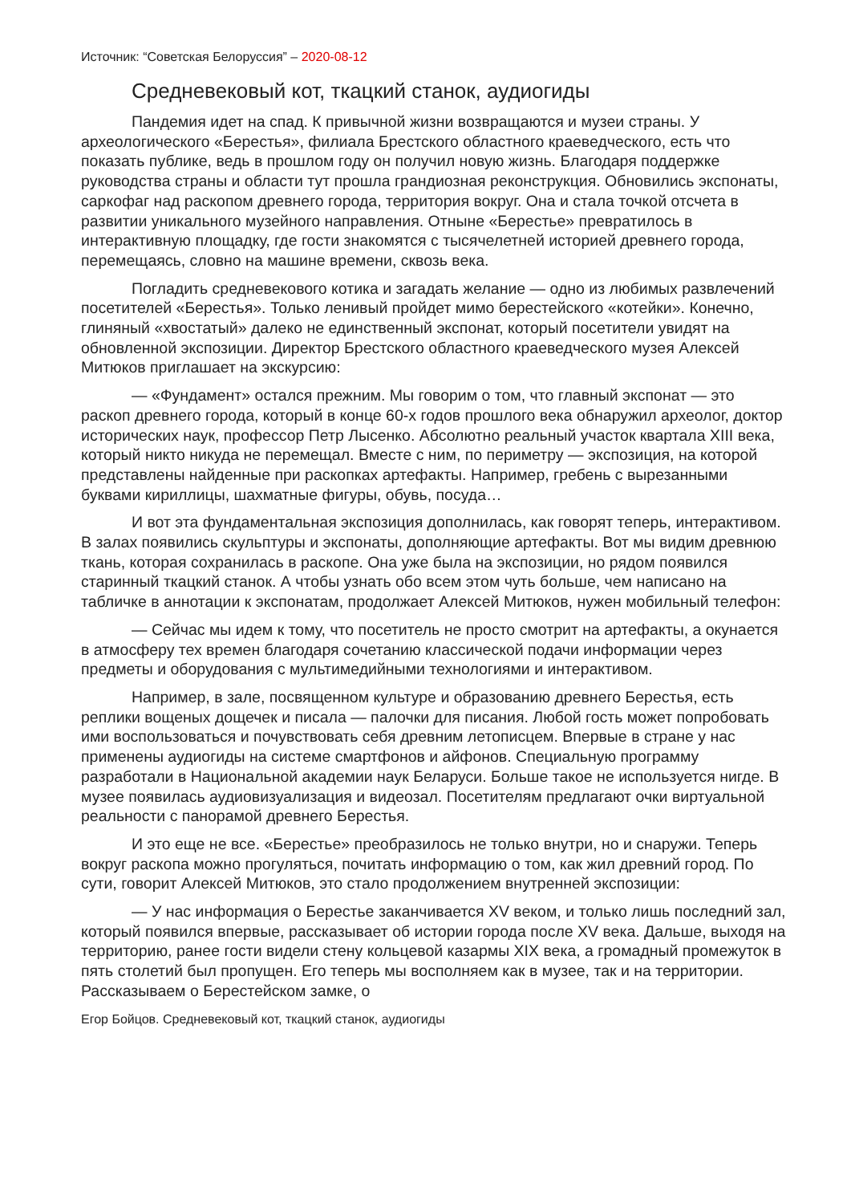Источник: “Советская Белоруссия” – 2020-08-12
Средневековый кот, ткацкий станок, аудиогиды
Пандемия идет на спад. К привычной жизни возвращаются и музеи страны. У археологического «Берестья», филиала Брестского областного краеведческого, есть что показать публике, ведь в прошлом году он получил новую жизнь. Благодаря поддержке руководства страны и области тут прошла грандиозная реконструкция. Обновились экспонаты, саркофаг над раскопом древнего города, территория вокруг. Она и стала точкой отсчета в развитии уникального музейного направления. Отныне «Берестье» превратилось в интерактивную площадку, где гости знакомятся с тысячелетней историей древнего города, перемещаясь, словно на машине времени, сквозь века.
Погладить средневекового котика и загадать желание — одно из любимых развлечений посетителей «Берестья». Только ленивый пройдет мимо берестейского «котейки». Конечно, глиняный «хвостатый» далеко не единственный экспонат, который посетители увидят на обновленной экспозиции. Директор Брестского областного краеведческого музея Алексей Митюков приглашает на экскурсию:
— «Фундамент» остался прежним. Мы говорим о том, что главный экспонат — это раскоп древнего города, который в конце 60-х годов прошлого века обнаружил археолог, доктор исторических наук, профессор Петр Лысенко. Абсолютно реальный участок квартала XIII века, который никто никуда не перемещал. Вместе с ним, по периметру — экспозиция, на которой представлены найденные при раскопках артефакты. Например, гребень с вырезанными буквами кириллицы, шахматные фигуры, обувь, посуда…
И вот эта фундаментальная экспозиция дополнилась, как говорят теперь, интерактивом. В залах появились скульптуры и экспонаты, дополняющие артефакты. Вот мы видим древнюю ткань, которая сохранилась в раскопе. Она уже была на экспозиции, но рядом появился старинный ткацкий станок. А чтобы узнать обо всем этом чуть больше, чем написано на табличке в аннотации к экспонатам, продолжает Алексей Митюков, нужен мобильный телефон:
— Сейчас мы идем к тому, что посетитель не просто смотрит на артефакты, а окунается в атмосферу тех времен благодаря сочетанию классической подачи информации через предметы и оборудования с мультимедийными технологиями и интерактивом.
Например, в зале, посвященном культуре и образованию древнего Берестья, есть реплики вощеных дощечек и писала — палочки для писания. Любой гость может попробовать ими воспользоваться и почувствовать себя древним летописцем. Впервые в стране у нас применены аудиогиды на системе смартфонов и айфонов. Специальную программу разработали в Национальной академии наук Беларуси. Больше такое не используется нигде. В музее появилась аудиовизуализация и видеозал. Посетителям предлагают очки виртуальной реальности с панорамой древнего Берестья.
И это еще не все. «Берестье» преобразилось не только внутри, но и снаружи. Теперь вокруг раскопа можно прогуляться, почитать информацию о том, как жил древний город. По сути, говорит Алексей Митюков, это стало продолжением внутренней экспозиции:
— У нас информация о Берестье заканчивается XV веком, и только лишь последний зал, который появился впервые, рассказывает об истории города после XV века. Дальше, выходя на территорию, ранее гости видели стену кольцевой казармы XIX века, а громадный промежуток в пять столетий был пропущен. Его теперь мы восполняем как в музее, так и на территории. Рассказываем о Берестейском замке, о
Егор Бойцов. Средневековый кот, ткацкий станок, аудиогиды